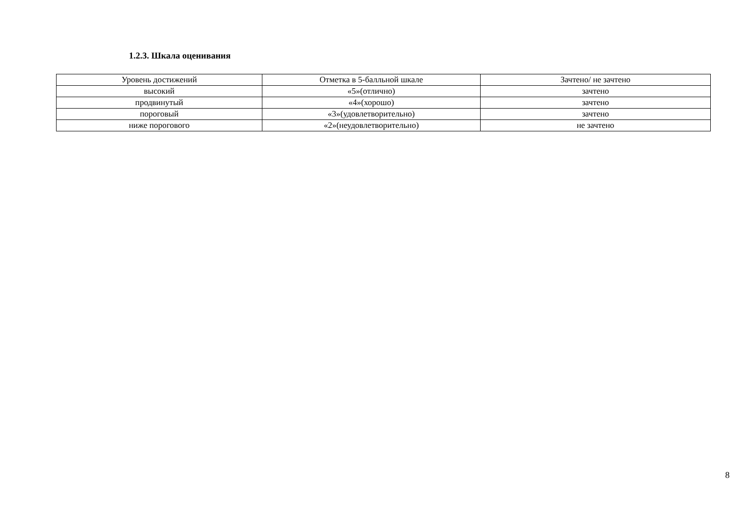1.2.3. Шкала оценивания
| Уровень достижений | Отметка в 5-балльной шкале | Зачтено/ не зачтено |
| --- | --- | --- |
| высокий | «5»(отлично) | зачтено |
| продвинутый | «4»(хорошо) | зачтено |
| пороговый | «3»(удовлетворительно) | зачтено |
| ниже порогового | «2»(неудовлетворительно) | не зачтено |
8